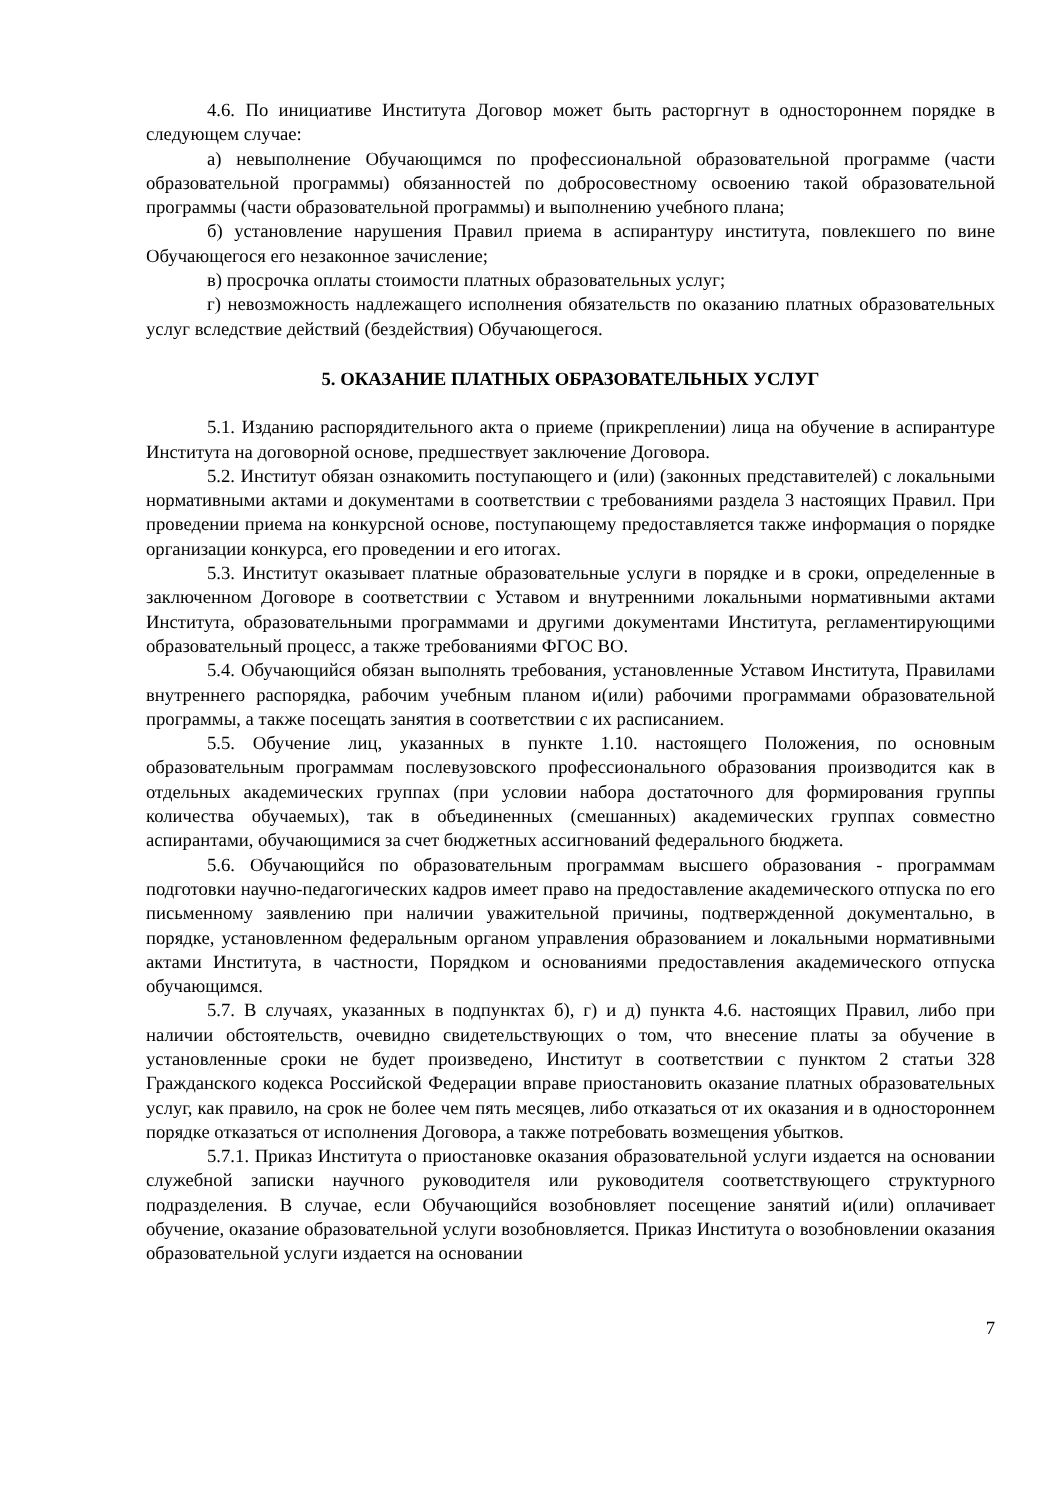4.6. По инициативе Института Договор может быть расторгнут в одностороннем порядке в следующем случае:
а) невыполнение Обучающимся по профессиональной образовательной программе (части образовательной программы) обязанностей по добросовестному освоению такой образовательной программы (части образовательной программы) и выполнению учебного плана;
б) установление нарушения Правил приема в аспирантуру института, повлекшего по вине Обучающегося его незаконное зачисление;
в) просрочка оплаты стоимости платных образовательных услуг;
г) невозможность надлежащего исполнения обязательств по оказанию платных образовательных услуг вследствие действий (бездействия) Обучающегося.
5. ОКАЗАНИЕ ПЛАТНЫХ ОБРАЗОВАТЕЛЬНЫХ УСЛУГ
5.1. Изданию распорядительного акта о приеме (прикреплении) лица на обучение в аспирантуре Института на договорной основе, предшествует заключение Договора.
5.2. Институт обязан ознакомить поступающего и (или) (законных представителей) с локальными нормативными актами и документами в соответствии с требованиями раздела 3 настоящих Правил. При проведении приема на конкурсной основе, поступающему предоставляется также информация о порядке организации конкурса, его проведении и его итогах.
5.3. Институт оказывает платные образовательные услуги в порядке и в сроки, определенные в заключенном Договоре в соответствии с Уставом и внутренними локальными нормативными актами Института, образовательными программами и другими документами Института, регламентирующими образовательный процесс, а также требованиями ФГОС ВО.
5.4. Обучающийся обязан выполнять требования, установленные Уставом Института, Правилами внутреннего распорядка, рабочим учебным планом и(или) рабочими программами образовательной программы, а также посещать занятия в соответствии с их расписанием.
5.5. Обучение лиц, указанных в пункте 1.10. настоящего Положения, по основным образовательным программам послевузовского профессионального образования производится как в отдельных академических группах (при условии набора достаточного для формирования группы количества обучаемых), так в объединенных (смешанных) академических группах совместно аспирантами, обучающимися за счет бюджетных ассигнований федерального бюджета.
5.6. Обучающийся по образовательным программам высшего образования - программам подготовки научно-педагогических кадров имеет право на предоставление академического отпуска по его письменному заявлению при наличии уважительной причины, подтвержденной документально, в порядке, установленном федеральным органом управления образованием и локальными нормативными актами Института, в частности, Порядком и основаниями предоставления академического отпуска обучающимся.
5.7. В случаях, указанных в подпунктах б), г) и д) пункта 4.6. настоящих Правил, либо при наличии обстоятельств, очевидно свидетельствующих о том, что внесение платы за обучение в установленные сроки не будет произведено, Институт в соответствии с пунктом 2 статьи 328 Гражданского кодекса Российской Федерации вправе приостановить оказание платных образовательных услуг, как правило, на срок не более чем пять месяцев, либо отказаться от их оказания и в одностороннем порядке отказаться от исполнения Договора, а также потребовать возмещения убытков.
5.7.1. Приказ Института о приостановке оказания образовательной услуги издается на основании служебной записки научного руководителя или руководителя соответствующего структурного подразделения. В случае, если Обучающийся возобновляет посещение занятий и(или) оплачивает обучение, оказание образовательной услуги возобновляется. Приказ Института о возобновлении оказания образовательной услуги издается на основании
7